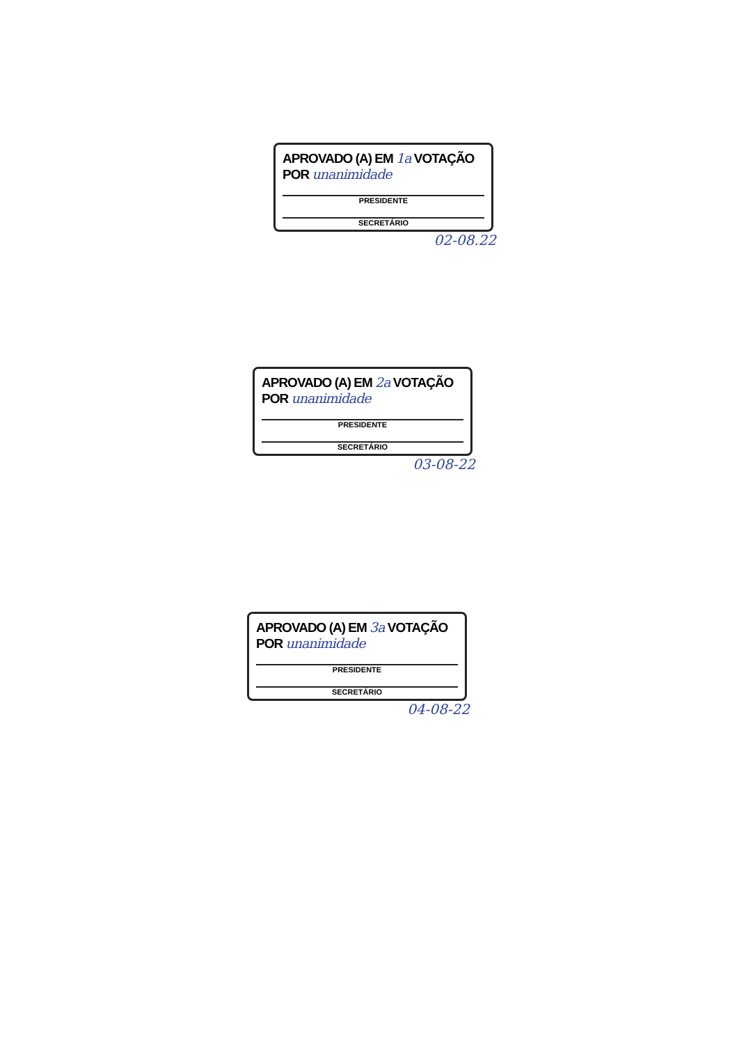APROVADO (A) EM 1a VOTAÇÃO
POR unanimidade
PRESIDENTE
SECRETÁRIO
02-08.22
APROVADO (A) EM 2a VOTAÇÃO
POR unanimidade
PRESIDENTE
SECRETÁRIO
03-08-22
APROVADO (A) EM 3a VOTAÇÃO
POR unanimidade
PRESIDENTE
SECRETÁRIO
04-08-22